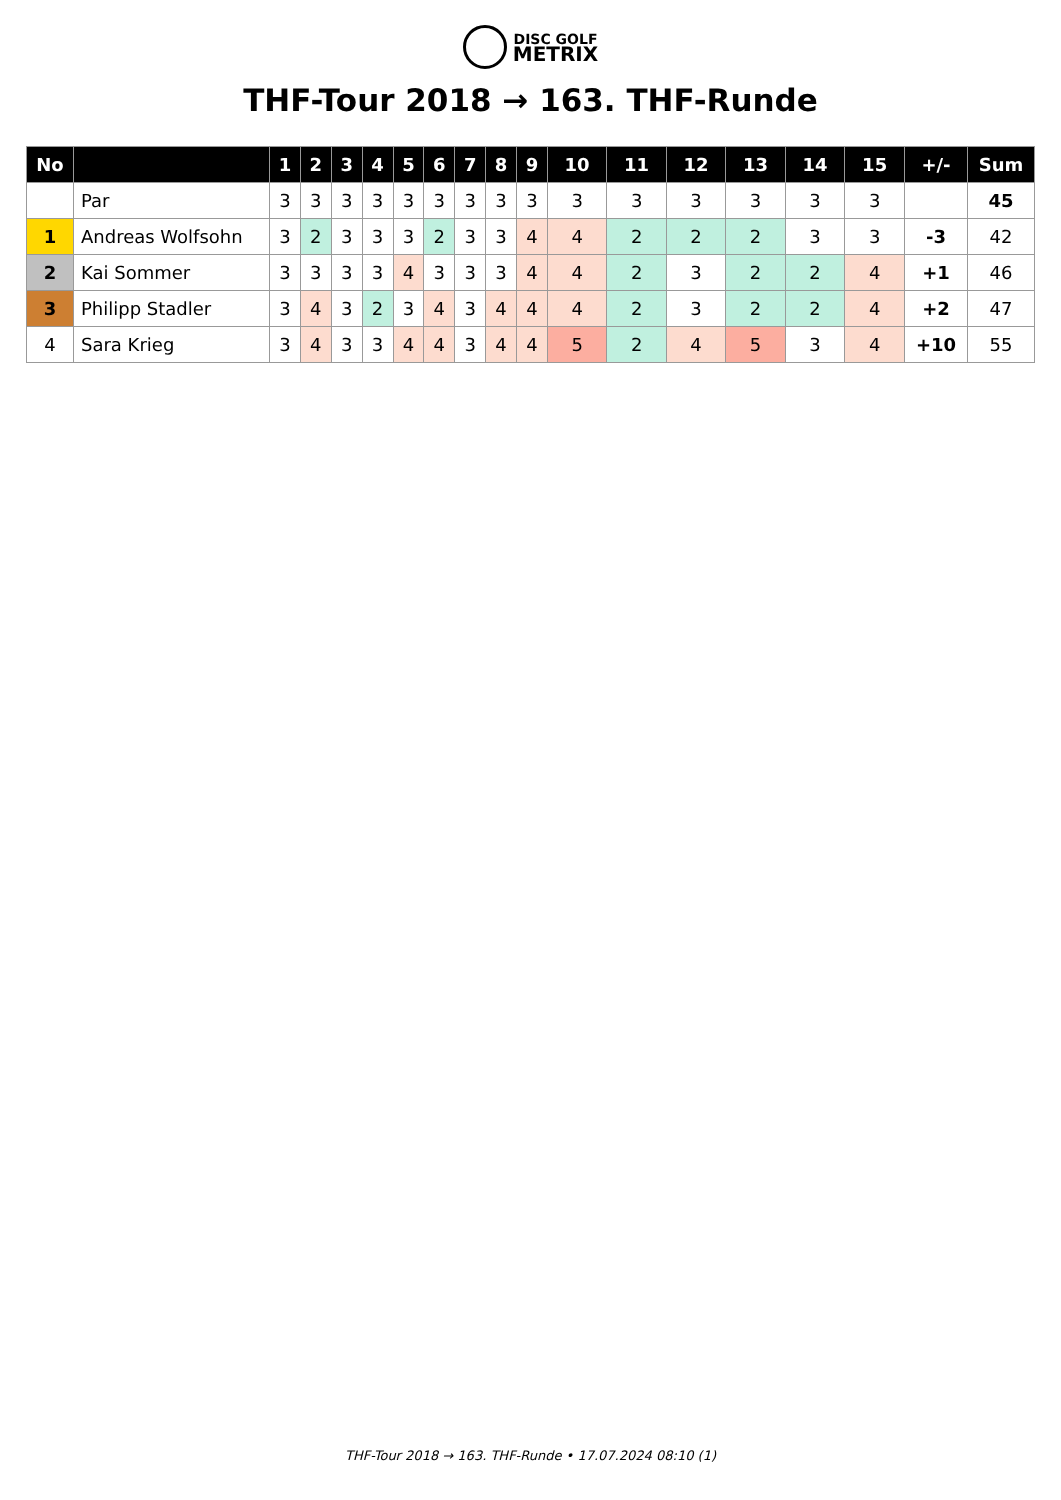DISC GOLF
METRIX
THF-Tour 2018 → 163. THF-Runde
| No | | 1 | 2 | 3 | 4 | 5 | 6 | 7 | 8 | 9 | 10 | 11 | 12 | 13 | 14 | 15 | +/- | Sum |
| --- | --- | --- | --- | --- | --- | --- | --- | --- | --- | --- | --- | --- | --- | --- | --- | --- | --- | --- |
| | Par | 3 | 3 | 3 | 3 | 3 | 3 | 3 | 3 | 3 | 3 | 3 | 3 | 3 | 3 | 3 | | 45 |
| 1 | Andreas Wolfsohn | 3 | 2 | 3 | 3 | 3 | 2 | 3 | 3 | 4 | 4 | 2 | 2 | 2 | 3 | 3 | -3 | 42 |
| 2 | Kai Sommer | 3 | 3 | 3 | 3 | 4 | 3 | 3 | 3 | 4 | 4 | 2 | 3 | 2 | 2 | 4 | +1 | 46 |
| 3 | Philipp Stadler | 3 | 4 | 3 | 2 | 3 | 4 | 3 | 4 | 4 | 4 | 2 | 3 | 2 | 2 | 4 | +2 | 47 |
| 4 | Sara Krieg | 3 | 4 | 3 | 3 | 4 | 4 | 3 | 4 | 4 | 5 | 2 | 4 | 5 | 3 | 4 | +10 | 55 |
THF-Tour 2018 → 163. THF-Runde • 17.07.2024 08:10 (1)